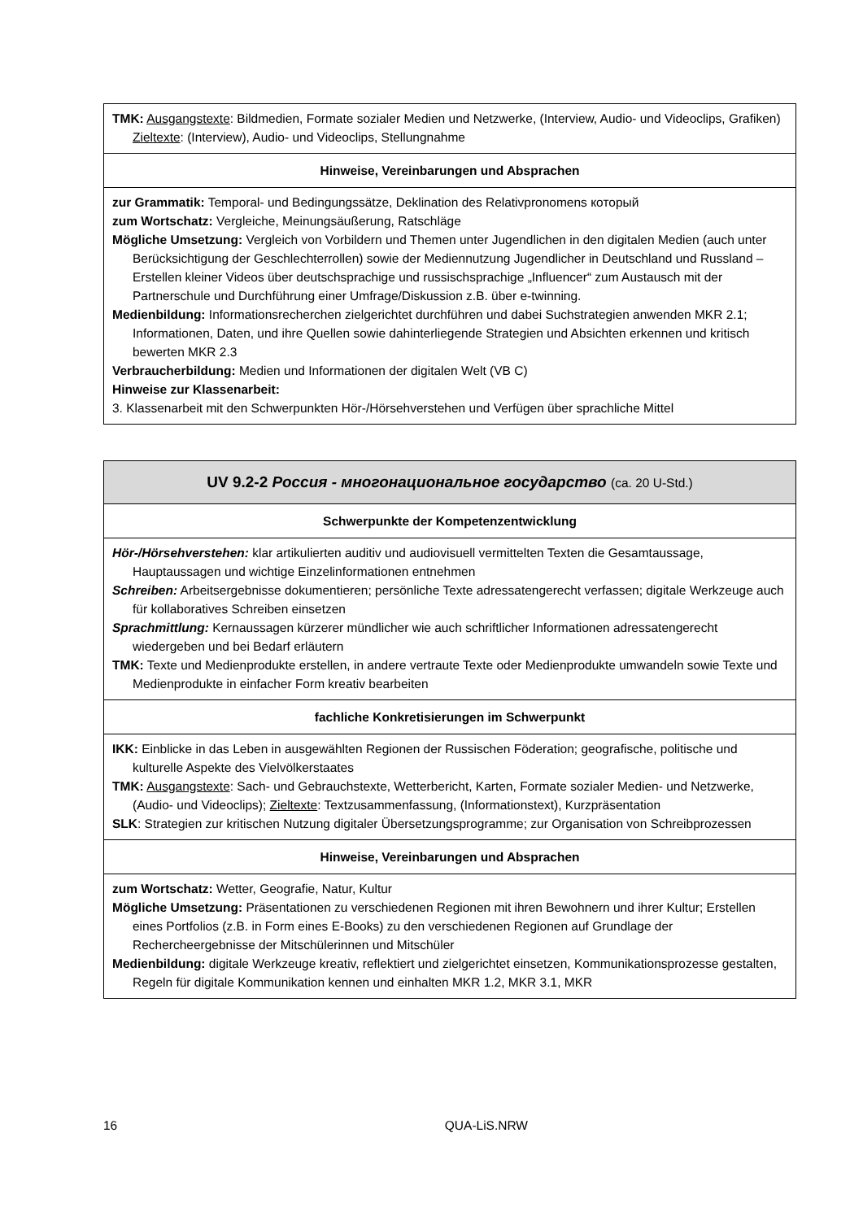| TMK: Ausgangstexte : Bildmedien, Formate sozialer Medien und Netzwerke, (Interview, Audio- und Videoclips, Grafiken) Zieltexte : (Interview), Audio- und Videoclips, Stellungnahme |
| Hinweise, Vereinbarungen und Absprachen |
| zur Grammatik: Temporal- und Bedingungssätze, Deklination des Relativpronomens который zum Wortschatz: Vergleiche, Meinungsäußerung, Ratschläge Mögliche Umsetzung: Vergleich von Vorbildern und Themen unter Jugendlichen in den digitalen Medien (auch unter Berücksichtigung der Geschlechterrollen) sowie der Mediennutzung Jugendlicher in Deutschland und Russland – Erstellen kleiner Videos über deutschsprachige und russischsprachige „Influencer“ zum Austausch mit der Partnerschule und Durchführung einer Umfrage/Diskussion z.B. über e-twinning. Medienbildung: Informationsrecherchen zielgerichtet durchführen und dabei Suchstrategien anwenden MKR 2.1; Informationen, Daten, und ihre Quellen sowie dahinterliegende Strategien und Absichten erkennen und kritisch bewerten MKR 2.3 Verbraucherbildung: Medien und Informationen der digitalen Welt (VB C) Hinweise zur Klassenarbeit: 3. Klassenarbeit mit den Schwerpunkten Hör-/Hörsehverstehen und Verfügen über sprachliche Mittel |
| UV 9.2-2 Россия - многонациональное государство (ca. 20 U-Std.) |
| Schwerpunkte der Kompetenzentwicklung |
| Hör-/Hörsehverstehen: klar artikulierten auditiv und audiovisuell vermittelten Texten die Gesamtaussage, Hauptaussagen und wichtige Einzelinformationen entnehmen Schreiben: Arbeitsergebnisse dokumentieren; persönliche Texte adressatengerecht verfassen; digitale Werkzeuge auch für kollaboratives Schreiben einsetzen Sprachmittlung: Kernaussagen kürzerer mündlicher wie auch schriftlicher Informationen adressatengerecht wiedergeben und bei Bedarf erläutern TMK: Texte und Medienprodukte erstellen, in andere vertraute Texte oder Medienprodukte umwandeln sowie Texte und Medienprodukte in einfacher Form kreativ bearbeiten |
| fachliche Konkretisierungen im Schwerpunkt |
| IKK: Einblicke in das Leben in ausgewählten Regionen der Russischen Föderation; geografische, politische und kulturelle Aspekte des Vielvölkerstaates TMK: Ausgangstexte : Sach- und Gebrauchstexte, Wetterbericht, Karten, Formate sozialer Medien- und Netzwerke, (Audio- und Videoclips); Zieltexte : Textzusammenfassung, (Informationstext), Kurzpräsentation SLK : Strategien zur kritischen Nutzung digitaler Übersetzungsprogramme; zur Organisation von Schreibprozessen |
| Hinweise, Vereinbarungen und Absprachen |
| zum Wortschatz: Wetter, Geografie, Natur, Kultur Mögliche Umsetzung: Präsentationen zu verschiedenen Regionen mit ihren Bewohnern und ihrer Kultur; Erstellen eines Portfolios (z.B. in Form eines E-Books) zu den verschiedenen Regionen auf Grundlage der Rechercheergebnisse der Mitschülerinnen und Mitschüler Medienbildung: digitale Werkzeuge kreativ, reflektiert und zielgerichtet einsetzen, Kommunikationsprozesse gestalten, Regeln für digitale Kommunikation kennen und einhalten MKR 1.2, MKR 3.1, MKR |
16 QUA-LiS.NRW